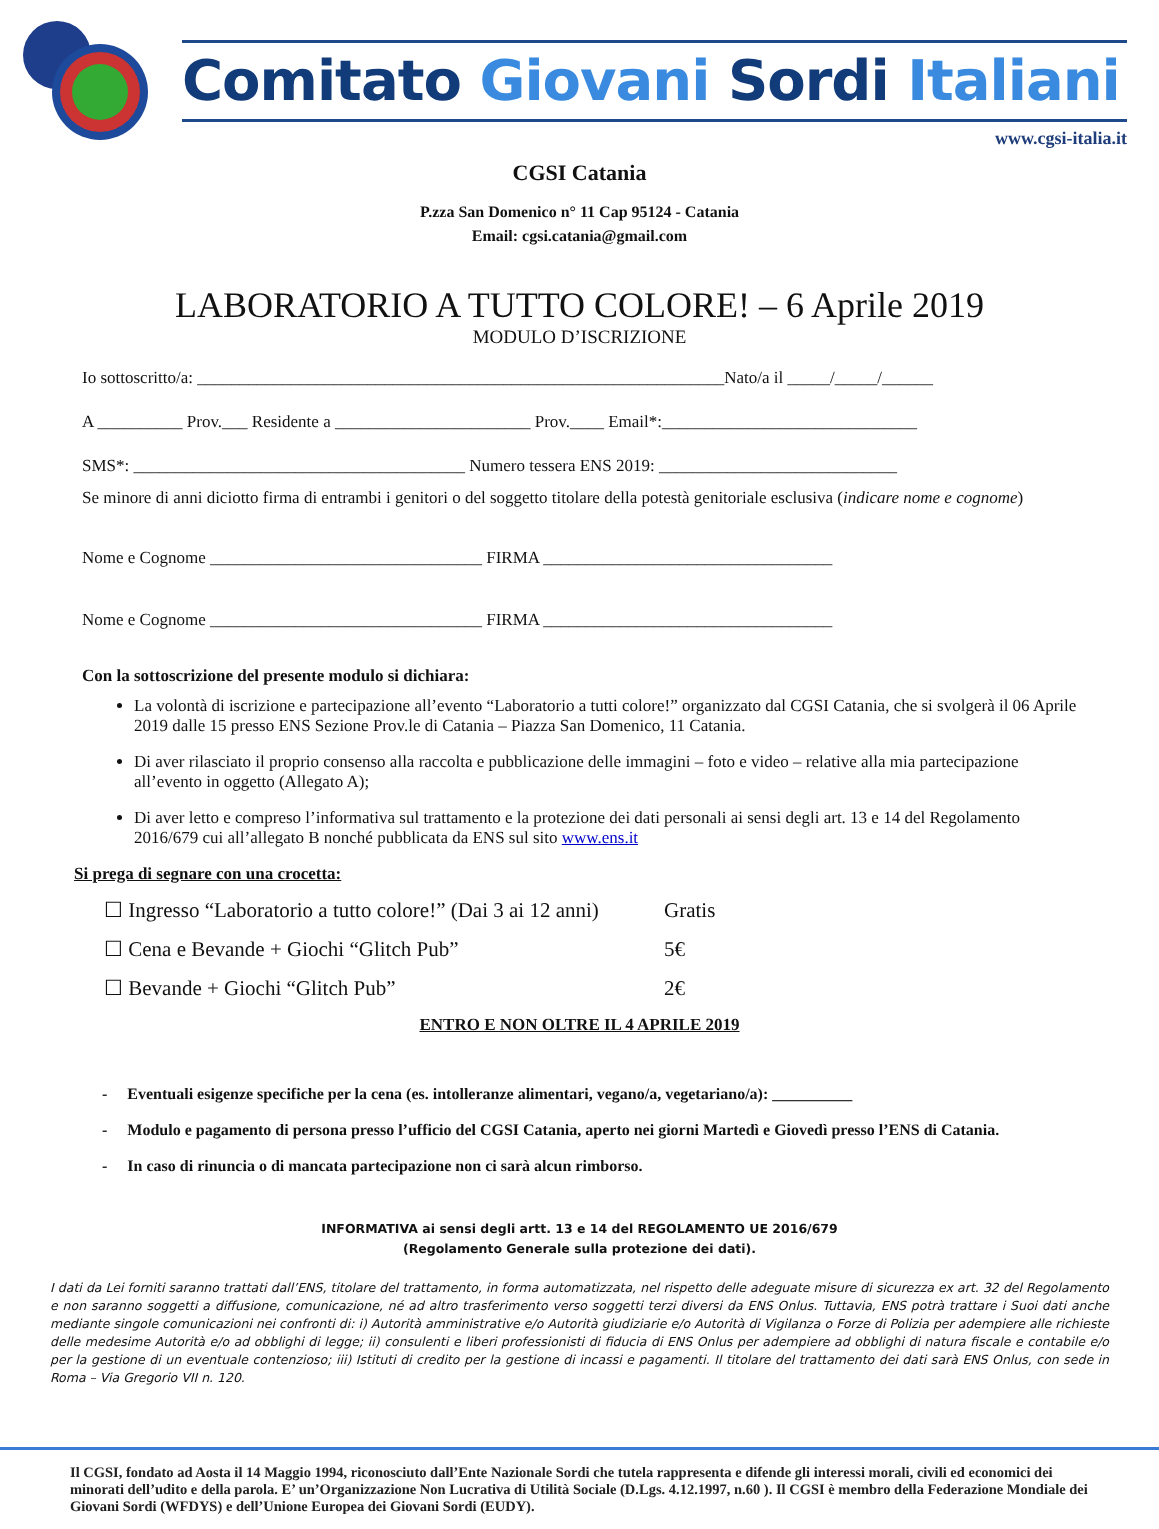Comitato Giovani Sordi Italiani
www.cgsi-italia.it
CGSI Catania
P.zza San Domenico n° 11 Cap 95124 - Catania
Email: cgsi.catania@gmail.com
LABORATORIO A TUTTO COLORE! – 6 Aprile 2019
MODULO D’ISCRIZIONE
Io sottoscritto/a: ______________________________________________________________Nato/a il _____/_____/______
A __________ Prov.___ Residente a _______________________ Prov.____ Email*:______________________________
SMS*: _______________________________________ Numero tessera ENS 2019: ____________________________
Se minore di anni diciotto firma di entrambi i genitori o del soggetto titolare della potestà genitoriale esclusiva (indicare nome e cognome)
Nome e Cognome ________________________________ FIRMA __________________________________
Nome e Cognome ________________________________ FIRMA __________________________________
Con la sottoscrizione del presente modulo si dichiara:
La volontà di iscrizione e partecipazione all’evento “Laboratorio a tutti colore!” organizzato dal CGSI Catania, che si svolgerà il 06 Aprile 2019 dalle 15 presso ENS Sezione Prov.le di Catania – Piazza San Domenico, 11 Catania.
Di aver rilasciato il proprio consenso alla raccolta e pubblicazione delle immagini – foto e video – relative alla mia partecipazione all’evento in oggetto (Allegato A);
Di aver letto e compreso l’informativa sul trattamento e la protezione dei dati personali ai sensi degli art. 13 e 14 del Regolamento 2016/679 cui all’allegato B nonché pubblicata da ENS sul sito www.ens.it
Si prega di segnare con una crocetta:
☐ Ingresso “Laboratorio a tutto colore!” (Dai 3 ai 12 anni) Gratis
☐ Cena e Bevande + Giochi “Glitch Pub” 5€
☐ Bevande + Giochi “Glitch Pub” 2€
ENTRO E NON OLTRE IL 4 APRILE 2019
- Eventuali esigenze specifiche per la cena (es. intolleranze alimentari, vegano/a, vegetariano/a): __________
- Modulo e pagamento di persona presso l’ufficio del CGSI Catania, aperto nei giorni Martedì e Giovedì presso l’ENS di Catania.
- In caso di rinuncia o di mancata partecipazione non ci sarà alcun rimborso.
INFORMATIVA ai sensi degli artt. 13 e 14 del REGOLAMENTO UE 2016/679
(Regolamento Generale sulla protezione dei dati).
I dati da Lei forniti saranno trattati dall’ENS, titolare del trattamento, in forma automatizzata, nel rispetto delle adeguate misure di sicurezza ex art. 32 del Regolamento e non saranno soggetti a diffusione, comunicazione, né ad altro trasferimento verso soggetti terzi diversi da ENS Onlus. Tuttavia, ENS potrà trattare i Suoi dati anche mediante singole comunicazioni nei confronti di: i) Autorità amministrative e/o Autorità giudiziarie e/o Autorità di Vigilanza o Forze di Polizia per adempiere alle richieste delle medesime Autorità e/o ad obblighi di legge; ii) consulenti e liberi professionisti di fiducia di ENS Onlus per adempiere ad obblighi di natura fiscale e contabile e/o per la gestione di un eventuale contenzioso; iii) Istituti di credito per la gestione di incassi e pagamenti. Il titolare del trattamento dei dati sarà ENS Onlus, con sede in Roma – Via Gregorio VII n. 120.
Il CGSI, fondato ad Aosta il 14 Maggio 1994, riconosciuto dall’Ente Nazionale Sordi che tutela rappresenta e difende gli interessi morali, civili ed economici dei minorati dell’udito e della parola. E’ un’Organizzazione Non Lucrativa di Utilità Sociale (D.Lgs. 4.12.1997, n.60 ). Il CGSI è membro della Federazione Mondiale dei Giovani Sordi (WFDYS) e dell’Unione Europea dei Giovani Sordi (EUDY).